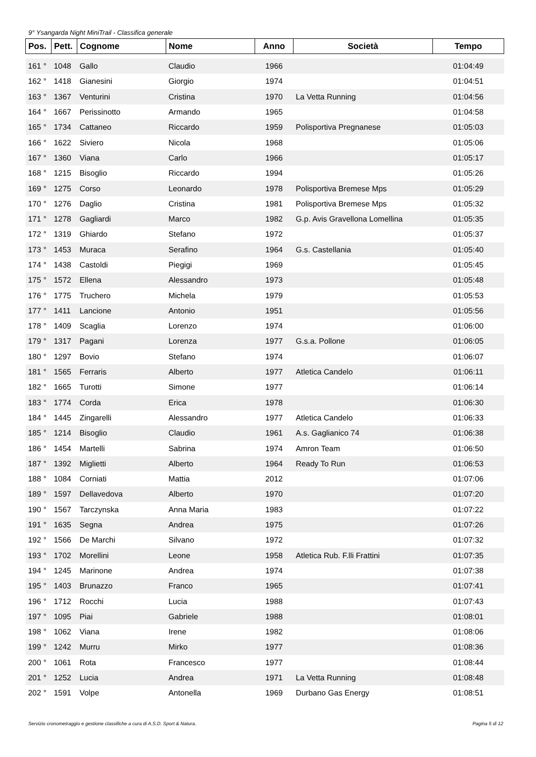9° Ysangarda Night MiniTrail - Classifica generale
| Pos. | Pett. | Cognome | Nome | Anno | Società | Tempo |
| --- | --- | --- | --- | --- | --- | --- |
| 161 ° | 1048 | Gallo | Claudio | 1966 | | 01:04:49 |
| 162 ° | 1418 | Gianesini | Giorgio | 1974 | | 01:04:51 |
| 163 ° | 1367 | Venturini | Cristina | 1970 | La Vetta Running | 01:04:56 |
| 164 ° | 1667 | Perissinotto | Armando | 1965 | | 01:04:58 |
| 165 ° | 1734 | Cattaneo | Riccardo | 1959 | Polisportiva Pregnanese | 01:05:03 |
| 166 ° | 1622 | Siviero | Nicola | 1968 | | 01:05:06 |
| 167 ° | 1360 | Viana | Carlo | 1966 | | 01:05:17 |
| 168 ° | 1215 | Bisoglio | Riccardo | 1994 | | 01:05:26 |
| 169 ° | 1275 | Corso | Leonardo | 1978 | Polisportiva Bremese Mps | 01:05:29 |
| 170 ° | 1276 | Daglio | Cristina | 1981 | Polisportiva Bremese Mps | 01:05:32 |
| 171 ° | 1278 | Gagliardi | Marco | 1982 | G.p. Avis Gravellona Lomellina | 01:05:35 |
| 172 ° | 1319 | Ghiardo | Stefano | 1972 | | 01:05:37 |
| 173 ° | 1453 | Muraca | Serafino | 1964 | G.s. Castellania | 01:05:40 |
| 174 ° | 1438 | Castoldi | Piegigi | 1969 | | 01:05:45 |
| 175 ° | 1572 | Ellena | Alessandro | 1973 | | 01:05:48 |
| 176 ° | 1775 | Truchero | Michela | 1979 | | 01:05:53 |
| 177 ° | 1411 | Lancione | Antonio | 1951 | | 01:05:56 |
| 178 ° | 1409 | Scaglia | Lorenzo | 1974 | | 01:06:00 |
| 179 ° | 1317 | Pagani | Lorenza | 1977 | G.s.a. Pollone | 01:06:05 |
| 180 ° | 1297 | Bovio | Stefano | 1974 | | 01:06:07 |
| 181 ° | 1565 | Ferraris | Alberto | 1977 | Atletica Candelo | 01:06:11 |
| 182 ° | 1665 | Turotti | Simone | 1977 | | 01:06:14 |
| 183 ° | 1774 | Corda | Erica | 1978 | | 01:06:30 |
| 184 ° | 1445 | Zingarelli | Alessandro | 1977 | Atletica Candelo | 01:06:33 |
| 185 ° | 1214 | Bisoglio | Claudio | 1961 | A.s. Gaglianico 74 | 01:06:38 |
| 186 ° | 1454 | Martelli | Sabrina | 1974 | Amron Team | 01:06:50 |
| 187 ° | 1392 | Miglietti | Alberto | 1964 | Ready To Run | 01:06:53 |
| 188 ° | 1084 | Corniati | Mattia | 2012 | | 01:07:06 |
| 189 ° | 1597 | Dellavedova | Alberto | 1970 | | 01:07:20 |
| 190 ° | 1567 | Tarczynska | Anna Maria | 1983 | | 01:07:22 |
| 191 ° | 1635 | Segna | Andrea | 1975 | | 01:07:26 |
| 192 ° | 1566 | De Marchi | Silvano | 1972 | | 01:07:32 |
| 193 ° | 1702 | Morellini | Leone | 1958 | Atletica Rub. F.lli Frattini | 01:07:35 |
| 194 ° | 1245 | Marinone | Andrea | 1974 | | 01:07:38 |
| 195 ° | 1403 | Brunazzo | Franco | 1965 | | 01:07:41 |
| 196 ° | 1712 | Rocchi | Lucia | 1988 | | 01:07:43 |
| 197 ° | 1095 | Piai | Gabriele | 1988 | | 01:08:01 |
| 198 ° | 1062 | Viana | Irene | 1982 | | 01:08:06 |
| 199 ° | 1242 | Murru | Mirko | 1977 | | 01:08:36 |
| 200 ° | 1061 | Rota | Francesco | 1977 | | 01:08:44 |
| 201 ° | 1252 | Lucia | Andrea | 1971 | La Vetta Running | 01:08:48 |
| 202 ° | 1591 | Volpe | Antonella | 1969 | Durbano Gas Energy | 01:08:51 |
Servizio cronometraggio e gestione classifiche a cura di A.S.D. Sport & Natura. Pagina 5 di 12